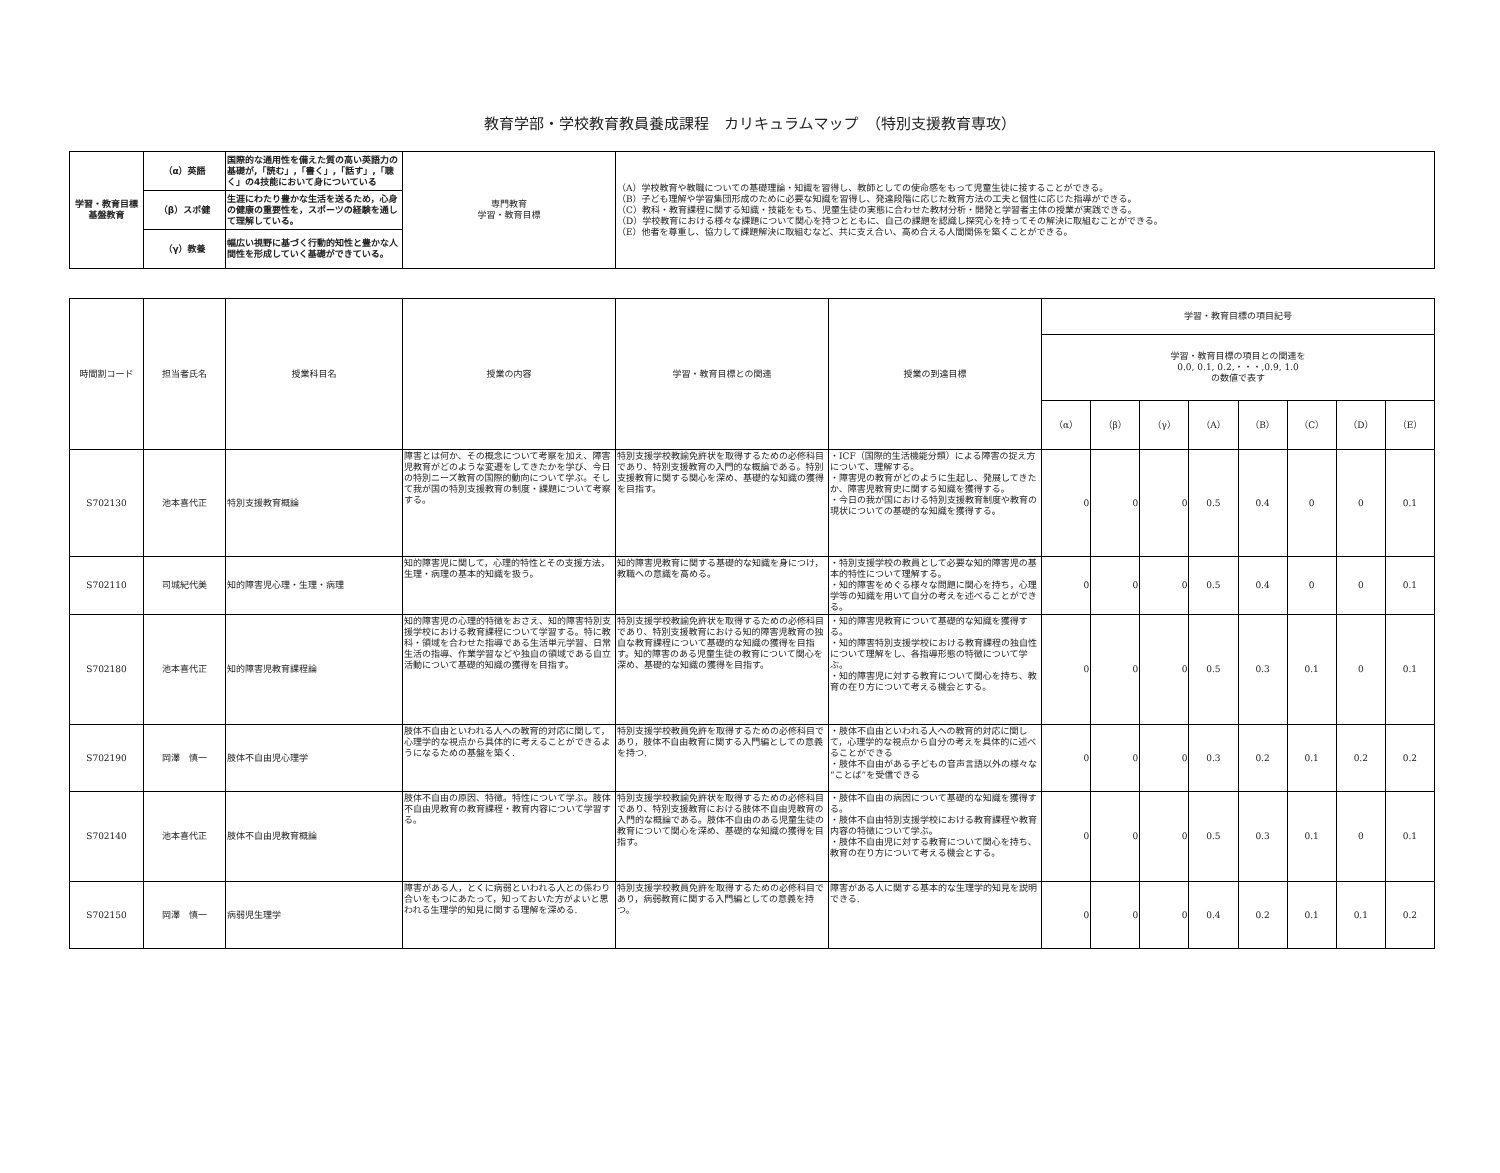教育学部・学校教育教員養成課程　カリキュラムマップ　（特別支援教育専攻）
| 学習・教育目標 基盤教育 | （α）英語 | 国際的な通用性を備えた質の高い英語力の基礎が,「読む」,「書く」,「話す」,「聴く」の4技能において身についている | 専門教育 学習・教育目標 | （A）学校教育や教職についての基礎理論・知識を習得し、教師としての使命感をもって児童生徒に接することができる。 （B）子ども理解や学習集団形成のために必要な知識を習得し、発達段階に応じた教育方法の工夫と個性に応じた指導ができる。 （C）教科・教育課程に関する知識・技能をもち、児童生徒の実態に合わせた教材分析・開発と学習者主体の授業が実践できる。 （D）学校教育における様々な課題について関心を持つとともに、自己の課題を認識し探究心を持ってその解決に取組むことができる。 （E）他者を尊重し、協力して課題解決に取組むなど、共に支え合い、高め合える人間関係を築くことができる。 |
| | （β）スポ健 | 生涯にわたり豊かな生活を送るため，心身の健康の重要性を，スポーツの経験を通して理解している。 | | |
| | （γ）教養 | 幅広い視野に基づく行動的知性と豊かな人間性を形成していく基礎ができている。 | | |
| 時間割コード | 担当者氏名 | 授業科目名 | 授業の内容 | 学習・教育目標との関連 | 授業の到達目標 | 学習・教育目標の項目記号 | | | | | | | |
| --- | --- | --- | --- | --- | --- | --- | --- | --- | --- | --- | --- | --- | --- |
| | | | | | | 学習・教育目標の項目との関連を 0.0, 0.1, 0.2,・・・,0.9, 1.0 の数値で表す | | | | | | | |
| | | | | | | （α） | （β） | （γ） | （A） | （B） | （C） | （D） | （E） |
| S702130 | 池本喜代正 | 特別支援教育概論 | 障害とは何か、その概念について考察を加え、障害児教育がどのような変遷をしてきたかを学び、今日の特別ニーズ教育の国際的動向について学ぶ。そして我が国の特別支援教育の制度・課題について考察する。 | 特別支援学校教諭免許状を取得するための必修科目であり、特別支援教育の入門的な概論である。特別支援教育に関する関心を深め、基礎的な知識の獲得を目指す。 | ・ICF（国際的生活機能分類）による障害の捉え方について、理解する。 ・障害児の教育がどのように生起し、発展してきたか、障害児教育史に関する知識を獲得する。 ・今日の我が国における特別支援教育制度や教育の現状についての基礎的な知識を獲得する。 | 0 | 0 | 0 | 0.5 | 0.4 | 0 | 0 | 0.1 |
| S702110 | 司城紀代美 | 知的障害児心理・生理・病理 | 知的障害児に関して，心理的特性とその支援方法，生理・病理の基本的知識を扱う。 | 知的障害児教育に関する基礎的な知識を身につけ，教職への意識を高める。 | ・特別支援学校の教員として必要な知的障害児の基本的特性について理解する。 ・知的障害をめぐる様々な問題に関心を持ち，心理学等の知識を用いて自分の考えを述べることができる。 | 0 | 0 | 0 | 0.5 | 0.4 | 0 | 0 | 0.1 |
| S702180 | 池本喜代正 | 知的障害児教育課程論 | 知的障害児の心理的特徴をおさえ、知的障害特別支援学校における教育課程について学習する。特に教科・領域を合わせた指導である生活単元学習、日常生活の指導、作業学習などや独自の領域である自立活動について基礎的知識の獲得を目指す。 | 特別支援学校教諭免許状を取得するための必修科目であり、特別支援教育における知的障害児教育の独自な教育課程について基礎的な知識の獲得を目指す。知的障害のある児童生徒の教育について関心を深め、基礎的な知識の獲得を目指す。 | ・知的障害児教育について基礎的な知識を獲得する。 ・知的障害特別支援学校における教育課程の独自性について理解をし、各指導形態の特徴について学ぶ。 ・知的障害児に対する教育について関心を持ち、教育の在り方について考える機会とする。 | 0 | 0 | 0 | 0.5 | 0.3 | 0.1 | 0 | 0.1 |
| S702190 | 岡澤 慎一 | 肢体不自由児心理学 | 肢体不自由といわれる人への教育的対応に関して，心理学的な視点から具体的に考えることができるようになるための基盤を築く. | 特別支援学校教員免許を取得するための必修科目であり，肢体不自由教育に関する入門編としての意義を持つ. | ・肢体不自由といわれる人への教育的対応に関して，心理学的な視点から自分の考えを具体的に述べることができる ・肢体不自由がある子どもの音声言語以外の様々な“ことば”を受信できる | 0 | 0 | 0 | 0.3 | 0.2 | 0.1 | 0.2 | 0.2 |
| S702140 | 池本喜代正 | 肢体不自由児教育概論 | 肢体不自由の原因、特徴。特性について学ぶ。肢体不自由児教育の教育課程・教育内容について学習する。 | 特別支援学校教諭免許状を取得するための必修科目であり、特別支援教育における肢体不自由児教育の入門的な概論である。肢体不自由のある児童生徒の教育について関心を深め、基礎的な知識の獲得を目指す。 | ・肢体不自由の病因について基礎的な知識を獲得する。 ・肢体不自由特別支援学校における教育課程や教育内容の特徴について学ぶ。 ・肢体不自由児に対する教育について関心を持ち、教育の在り方について考える機会とする。 | 0 | 0 | 0 | 0.5 | 0.3 | 0.1 | 0 | 0.1 |
| S702150 | 岡澤 慎一 | 病弱児生理学 | 障害がある人，とくに病弱といわれる人との係わり合いをもつにあたって，知っておいた方がよいと思われる生理学的知見に関する理解を深める. | 特別支援学校教員免許を取得するための必修科目であり，病弱教育に関する入門編としての意義を持つ。 | 障害がある人に関する基本的な生理学的知見を説明できる. | 0 | 0 | 0 | 0.4 | 0.2 | 0.1 | 0.1 | 0.2 |